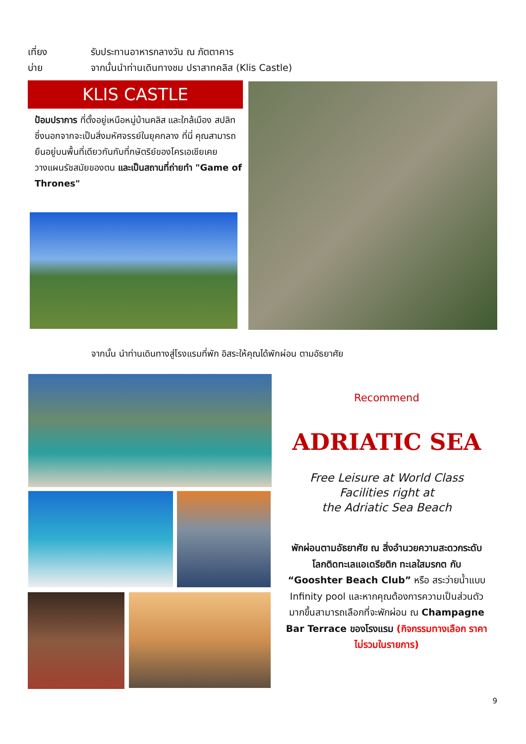เที่ยง รับประทานอาหารกลางวัน ณ ภัตตาคาร
บ่าย จากนั้นนำท่านเดินทางชม ปราสาทคลิส (Klis Castle)
KLIS CASTLE
ป้อมปราการ ที่ตั้งอยู่เหนือหมู่บ้านคลิส และใกล้เมือง สปลิท ซึ่งนอกจากจะเป็นสิ่งมหัศจรรย์ในยุคกลาง ที่นี่ คุณสามารถยืนอยู่บนพื้นที่เดียวกันกับที่กษัตริย์ของโครเอเชียเคยวางแผนรัชสมัยของตน และเป็นสถานที่ถ่ายทำ "Game of Thrones"
จากนั้น นำท่านเดินทางสู่โรงแรมที่พัก อิสระให้คุณได้พักผ่อน ตามอัธยาศัย
Recommend
ADRIATIC SEA
Free Leisure at World Class
Facilities right at
the Adriatic Sea Beach
พักผ่อนตามอัธยาศัย ณ สิ่งอำนวยความสะดวกระดับโลกติดทะเลแอเดรียติก ทะเลใสมรกต กับ “Gooshter Beach Club” หรือ สระว่ายน้ำแบบ Infinity pool และหากคุณต้องการความเป็นส่วนตัวมากขึ้นสามารถเลือกที่จะพักผ่อน ณ Champagne Bar Terrace ของโรงแรม (กิจกรรมทางเลือก ราคาไม่รวมในรายการ)
9